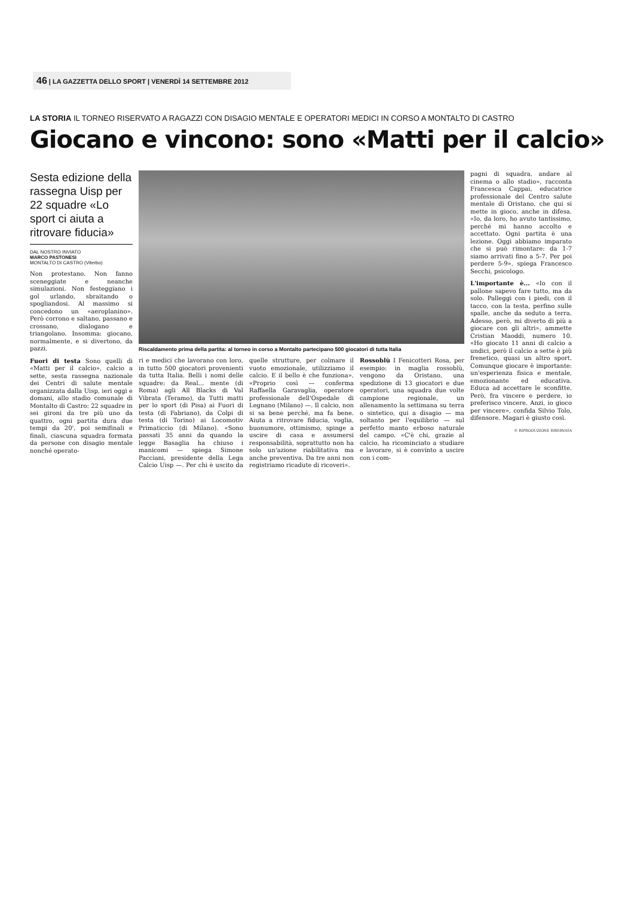46 | LA GAZZETTA DELLO SPORT | VENERDÌ 14 SETTEMBRE 2012
LA STORIA IL TORNEO RISERVATO A RAGAZZI CON DISAGIO MENTALE E OPERATORI MEDICI IN CORSO A MONTALTO DI CASTRO
Giocano e vincono: sono «Matti per il calcio»
Sesta edizione della rassegna Uisp per 22 squadre «Lo sport ci aiuta a ritrovare fiducia»
DAL NOSTRO INVIATO
MARCO PASTONESI
MONTALTO DI CASTRO (Viterbo)
Non protestano. Non fanno sceneggiate e neanche simulazioni. Non festeggiano i gol urlando, sbraitando o spogliandosi. Al massimo si concedono un «aeroplanino». Però corrono e saltano, passano e crossano, dialogano e triangolano. Insomma: giocano, normalmente, e si divertono, da pazzi.
Fuori di testa Sono quelli di «Matti per il calcio», calcio a sette, sesta rassegna nazionale dei Centri di salute mentale organizzata dalla Uisp, ieri oggi e domani, allo stadio comunale di Montalto di Castro: 22 squadre in sei gironi da tre più uno da quattro, ogni partita dura due tempi da 20', poi semifinali e finali, ciascuna squadra formata da persone con disagio mentale nonché operato-
Riscaldamento prima della partita: al torneo in corso a Montalto partecipano 500 giocatori di tutta Italia
ri e medici che lavorano con loro, in tutto 500 giocatori provenienti da tutta Italia. Belli i nomi delle squadre: da Real... mente (di Roma) agli All Blacks di Val Vibrata (Teramo), da Tutti matti per lo sport (di Pisa) ai Fuori di testa (di Fabriano), da Colpi di testa (di Torino) ai Locomotiv Primaticcio (di Milano). «Sono passati 35 anni da quando la legge Basaglia ha chiuso i manicomi — spiega Simone Pacciani, presidente della Lega Calcio Uisp —. Per chi è uscito da quelle strutture, per colmare il vuoto emozionale, utilizziamo il calcio. E il bello è che funziona». «Proprio così — conferma Raffaella Garavaglia, operatore professionale dell'Ospedale di Legnano (Milano) —. Il calcio, non si sa bene perché, ma fa bene. Aiuta a ritrovare fiducia, voglia, buonumore, ottimismo, spinge a uscire di casa e assumersi responsabilità, soprattutto non ha solo un'azione riabilitativa ma anche preventiva. Da tre anni non registriamo ricadute di ricoveri».
Rossoblù I Fenicotteri Rosa, per esempio: in maglia rossoblù, vengono da Oristano, una spedizione di 13 giocatori e due operatori, una squadra due volte campione regionale, un allenamento la settimana su terra o sintetico, qui a disagio — ma soltanto per l'equilibrio — sul perfetto manto erboso naturale del campo. «C'è chi, grazie al calcio, ha ricominciato a studiare e lavorare, si è convinto a uscire con i com-
pagni di squadra, andare al cinema o allo stadio», racconta Francesca Cappai, educatrice professionale del Centro salute mentale di Oristano, che qui si mette in gioco, anche in difesa. «Io, da loro, ho avuto tantissimo, perché mi hanno accolto e accettato. Ogni partita è una lezione. Oggi abbiamo imparato che si può rimontare: da 1-7 siamo arrivati fino a 5-7. Per poi perdere 5-9», spiega Francesco Secchi, psicologo.
L'importante è... «Io con il pallone sapevo fare tutto, ma da solo. Palleggi con i piedi, con il tacco, con la testa, perfino sulle spalle, anche da seduto a terra. Adesso, però, mi diverto di più a giocare con gli altri», ammette Cristian Maoddi, numero 10. «Ho giocato 11 anni di calcio a undici, però il calcio a sette è più frenetico, quasi un altro sport. Comunque giocare è importante: un'esperienza fisica e mentale, emozionante ed educativa. Educa ad accettare le sconfitte. Però, fra vincere e perdere, io preferisco vincere. Anzi, io gioco per vincere», confida Silvio Tolo, difensore. Magari è giusto così.
© RIPRODUZIONE RISERVATA